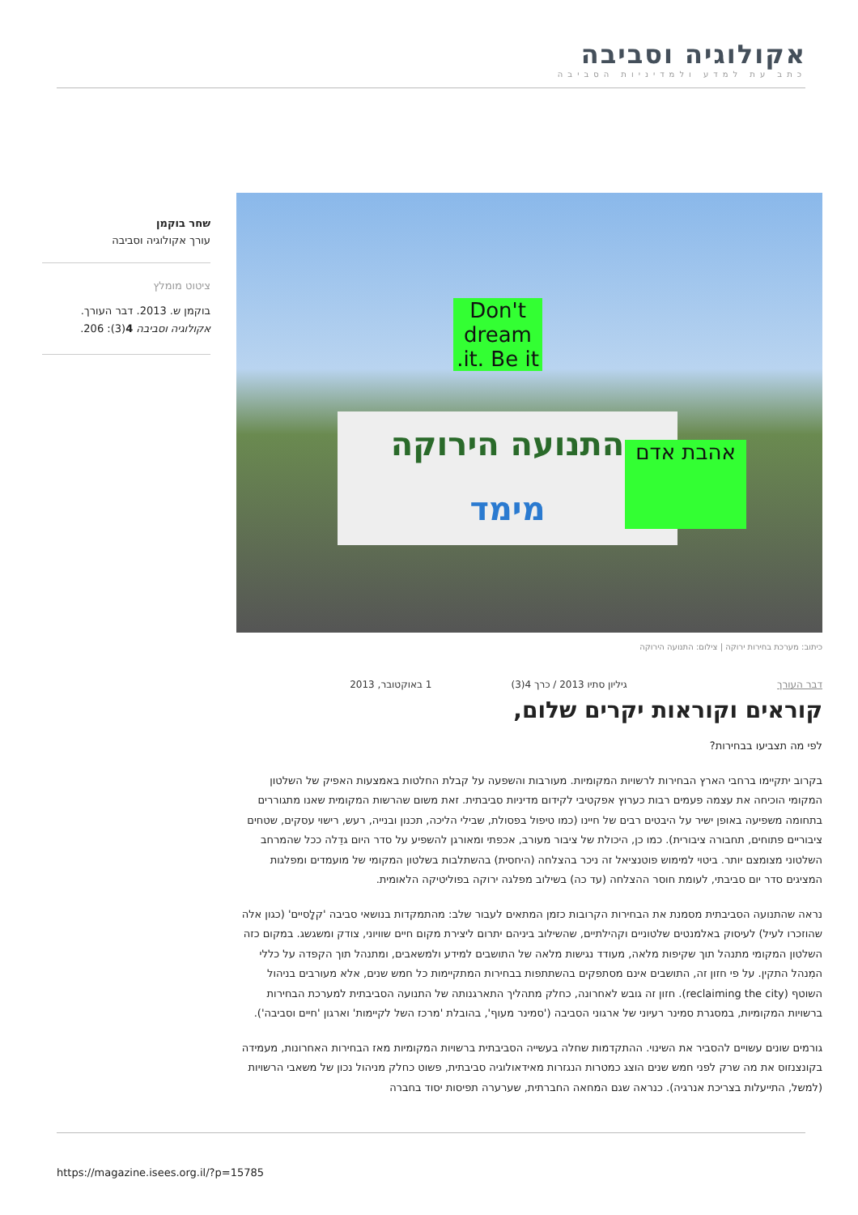אקולוגיה וסביבה
כתב עת למדע ולמדיניות הסביבה
שחר בוקמן
עורך אקולוגיה וסביבה
ציטוט מומלץ
בוקמן ש. 2013. דבר העורך. אקולוגיה וסביבה 4(3): 206.
Don't dream it. Be it.
התנועה הירוקה
מימד
אהבת אדם
כיתוב: מערכת בחירות ירוקה | צילום: התנועה הירוקה
דבר העורך גיליון סתיו 2013 / כרך 4(3) 1 באוקטובר, 2013
קוראים וקוראות יקרים שלום,
לפי מה תצביעו בבחירות?
בקרוב יתקיימו ברחבי הארץ הבחירות לרשויות המקומיות. מעורבות והשפעה על קבלת החלטות באמצעות האפיק של השלטון המקומי הוכיחה את עצמה פעמים רבות כערוץ אפקטיבי לקידום מדיניות סביבתית. זאת משום שהרשות המקומית שאנו מתגוררים בתחומה משפיעה באופן ישיר על היבטים רבים של חיינו (כמו טיפול בפסולת, שבילי הליכה, תכנון ובנייה, רעש, רישוי עסקים, שטחים ציבוריים פתוחים, תחבורה ציבורית). כמו כן, היכולת של ציבור מעורב, אכפתי ומאורגן להשפיע על סדר היום גדֵלה ככל שהמרחב השלטוני מצומצם יותר. ביטוי למימוש פוטנציאל זה ניכר בהצלחה (היחסית) בהשתלבות בשלטון המקומי של מועמדים ומפלגות המציגים סדר יום סביבתי, לעומת חוסר ההצלחה (עד כה) בשילוב מפלגה ירוקה בפוליטיקה הלאומית.
נראה שהתנועה הסביבתית מסמנת את הבחירות הקרובות כזמן המתאים לעבור שלב: מהתמקדות בנושאי סביבה 'קלָסיים' (כגון אלה שהוזכרו לעיל) לעיסוק באלמנטים שלטוניים וקהילתיים, שהשילוב ביניהם יתרום ליצירת מקום חיים שוויוני, צודק ומשגשג. במקום כזה השלטון המקומי מתנהל תוך שקיפות מלאה, מעודד נגישות מלאה של התושבים למידע ולמשאבים, ומתנהל תוך הקפדה על כללי המִנהל התקין. על פי חזון זה, התושבים אינם מסתפקים בהשתתפות בבחירות המתקיימות כל חמש שנים, אלא מעורבים בניהול השוטף (reclaiming the city). חזון זה גובש לאחרונה, כחלק מתהליך התארגנותה של התנועה הסביבתית למערכת הבחירות ברשויות המקומיות, במסגרת סמינר רעיוני של ארגוני הסביבה ('סמינר מעוף', בהובלת 'מרכז השל לקיימות' וארגון 'חיים וסביבה').
גורמים שונים עשויים להסביר את השינוי. ההתקדמות שחלה בעשייה הסביבתית ברשויות המקומיות מאז הבחירות האחרונות, מעמידה בקונצנזוס את מה שרק לפני חמש שנים הוצג כמטרות הנגזרות מאידאולוגיה סביבתית, פשוט כחלק מניהול נכון של משאבי הרשויות (למשל, התייעלות בצריכת אנרגיה). כנראה שגם המחאה החברתית, שערערה תפיסות יסוד בחברה
https://magazine.isees.org.il/?p=15785